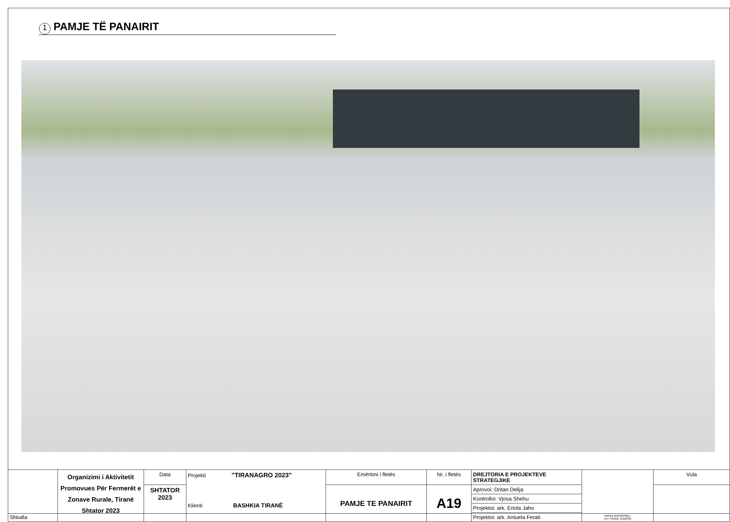1 PAMJE TË PANAIRIT
| Shkalla | Organizimi i Aktivitetit Promovues Për Fermerët e Zonave Rurale, Tiranë Shtator 2023 | Data | Projekti "TIRANAGRO 2023" Klienti BASHKIA TIRANË | Emërtimi i fletës | Nr. i fletës | DREJTORIA E PROJEKTEVE STRATEGJIKE | SHESHI SKËNDERBEJ, 1001 TIRANË, SHQIPËRI | Vula |
| | | SHTATOR 2023 | | PAMJE TE PANAIRIT | A19 | Aprovoi: Dritan Delija | | |
| | | | | | | Kontrolloi: Vjosa Shehu | | |
| | | | | | | Projektoi: ark. Eriola Jaho | | |
| | | | | | | Projektoi: ark. Antuela Ferati | | |